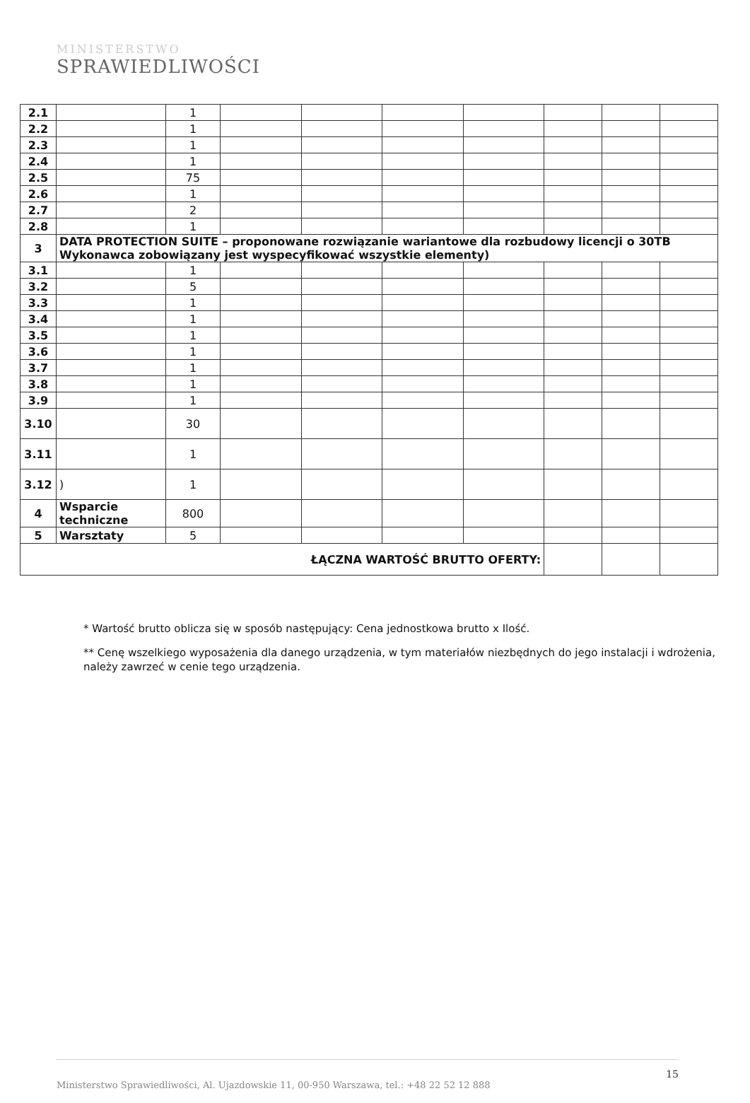MINISTERSTWO
SPRAWIEDLIWOŚCI
| 2.1 | | 1 | | | | | | | |
| 2.2 | | 1 | | | | | | | |
| 2.3 | | 1 | | | | | | | |
| 2.4 | | 1 | | | | | | | |
| 2.5 | | 75 | | | | | | | |
| 2.6 | | 1 | | | | | | | |
| 2.7 | | 2 | | | | | | | |
| 2.8 | | 1 | | | | | | | |
| 3 | DATA PROTECTION SUITE – proponowane rozwiązanie wariantowe dla rozbudowy licencji o 30TB Wykonawca zobowiązany jest wyspecyfikować wszystkie elementy) | | | | | | | | |
| 3.1 | | 1 | | | | | | | |
| 3.2 | | 5 | | | | | | | |
| 3.3 | | 1 | | | | | | | |
| 3.4 | | 1 | | | | | | | |
| 3.5 | | 1 | | | | | | | |
| 3.6 | | 1 | | | | | | | |
| 3.7 | | 1 | | | | | | | |
| 3.8 | | 1 | | | | | | | |
| 3.9 | | 1 | | | | | | | |
| 3.10 | | 30 | | | | | | | |
| 3.11 | | 1 | | | | | | | |
| 3.12 | ) | 1 | | | | | | | |
| 4 | Wsparcie techniczne | 800 | | | | | | | |
| 5 | Warsztaty | 5 | | | | | | | |
| ŁĄCZNA WARTOŚĆ BRUTTO OFERTY: | | | | | | | | | |
* Wartość brutto oblicza się w sposób następujący: Cena jednostkowa brutto x Ilość.
** Cenę wszelkiego wyposażenia dla danego urządzenia, w tym materiałów niezbędnych do jego instalacji i wdrożenia, należy zawrzeć w cenie tego urządzenia.
15
Ministerstwo Sprawiedliwości, Al. Ujazdowskie 11, 00-950 Warszawa, tel.: +48 22 52 12 888